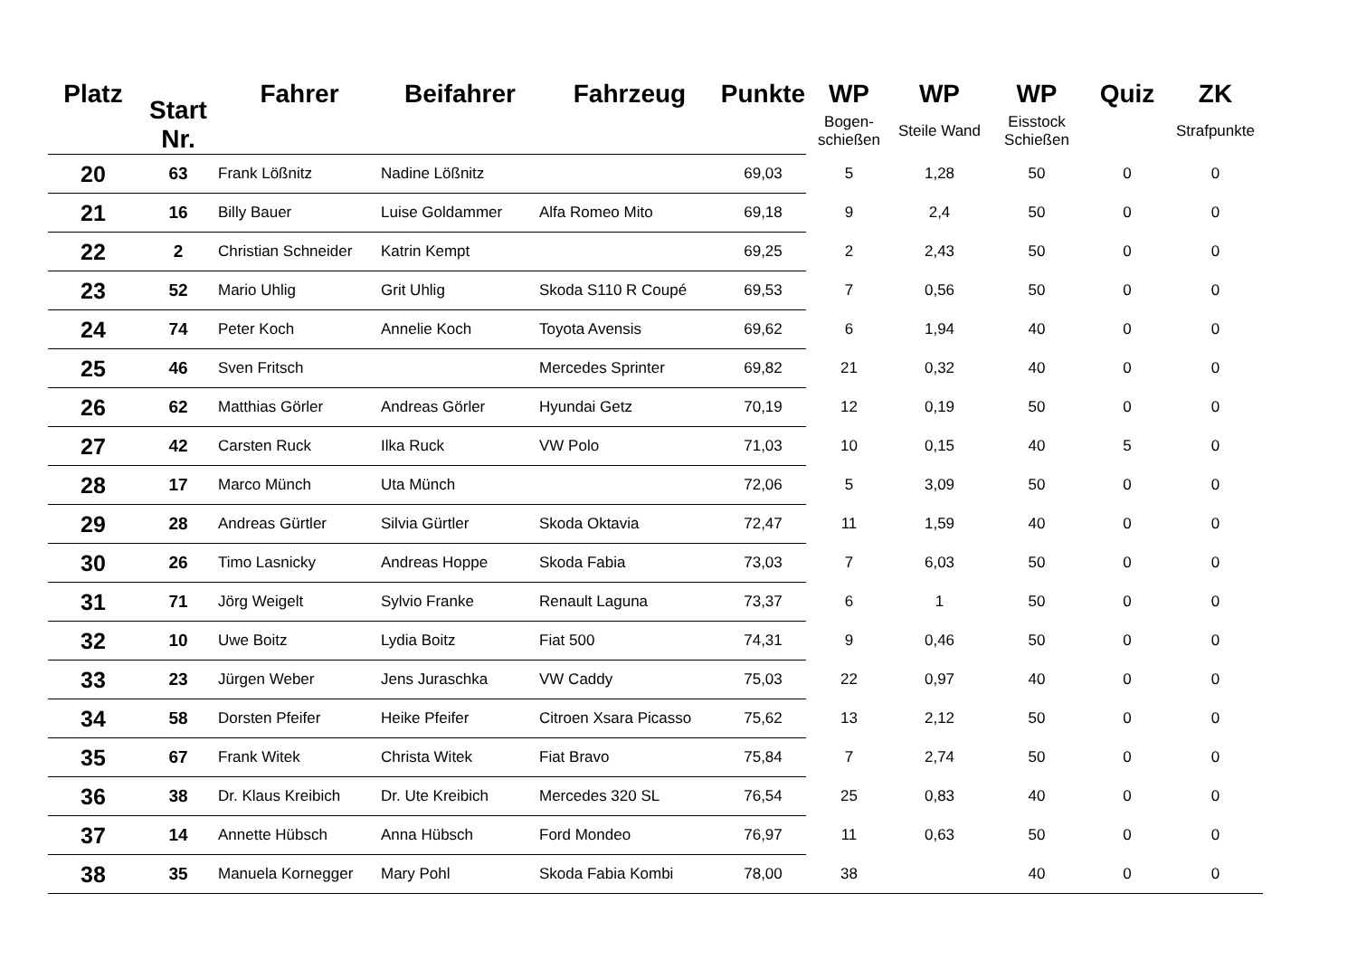| Platz | Start Nr. | Fahrer | Beifahrer | Fahrzeug | Punkte | WP | WP | WP | Quiz | ZK |
| --- | --- | --- | --- | --- | --- | --- | --- | --- | --- | --- |
| | | | | | | Bogen- schießen | Steile Wand | Eisstock Schießen | | Strafpunkte |
| 20 | 63 | Frank Lößnitz | Nadine Lößnitz | | 69,03 | 5 | 1,28 | 50 | 0 | 0 |
| 21 | 16 | Billy Bauer | Luise Goldammer | Alfa Romeo Mito | 69,18 | 9 | 2,4 | 50 | 0 | 0 |
| 22 | 2 | Christian Schneider | Katrin Kempt | | 69,25 | 2 | 2,43 | 50 | 0 | 0 |
| 23 | 52 | Mario Uhlig | Grit Uhlig | Skoda S110 R Coupé | 69,53 | 7 | 0,56 | 50 | 0 | 0 |
| 24 | 74 | Peter Koch | Annelie Koch | Toyota Avensis | 69,62 | 6 | 1,94 | 40 | 0 | 0 |
| 25 | 46 | Sven Fritsch | | Mercedes Sprinter | 69,82 | 21 | 0,32 | 40 | 0 | 0 |
| 26 | 62 | Matthias Görler | Andreas Görler | Hyundai Getz | 70,19 | 12 | 0,19 | 50 | 0 | 0 |
| 27 | 42 | Carsten Ruck | Ilka Ruck | VW Polo | 71,03 | 10 | 0,15 | 40 | 5 | 0 |
| 28 | 17 | Marco Münch | Uta Münch | | 72,06 | 5 | 3,09 | 50 | 0 | 0 |
| 29 | 28 | Andreas Gürtler | Silvia Gürtler | Skoda Oktavia | 72,47 | 11 | 1,59 | 40 | 0 | 0 |
| 30 | 26 | Timo Lasnicky | Andreas Hoppe | Skoda Fabia | 73,03 | 7 | 6,03 | 50 | 0 | 0 |
| 31 | 71 | Jörg Weigelt | Sylvio Franke | Renault Laguna | 73,37 | 6 | 1 | 50 | 0 | 0 |
| 32 | 10 | Uwe Boitz | Lydia Boitz | Fiat 500 | 74,31 | 9 | 0,46 | 50 | 0 | 0 |
| 33 | 23 | Jürgen Weber | Jens Juraschka | VW Caddy | 75,03 | 22 | 0,97 | 40 | 0 | 0 |
| 34 | 58 | Dorsten Pfeifer | Heike Pfeifer | Citroen Xsara Picasso | 75,62 | 13 | 2,12 | 50 | 0 | 0 |
| 35 | 67 | Frank Witek | Christa Witek | Fiat Bravo | 75,84 | 7 | 2,74 | 50 | 0 | 0 |
| 36 | 38 | Dr. Klaus Kreibich | Dr. Ute Kreibich | Mercedes 320 SL | 76,54 | 25 | 0,83 | 40 | 0 | 0 |
| 37 | 14 | Annette Hübsch | Anna Hübsch | Ford Mondeo | 76,97 | 11 | 0,63 | 50 | 0 | 0 |
| 38 | 35 | Manuela Kornegger | Mary Pohl | Skoda Fabia Kombi | 78,00 | 38 | | 40 | 0 | 0 |